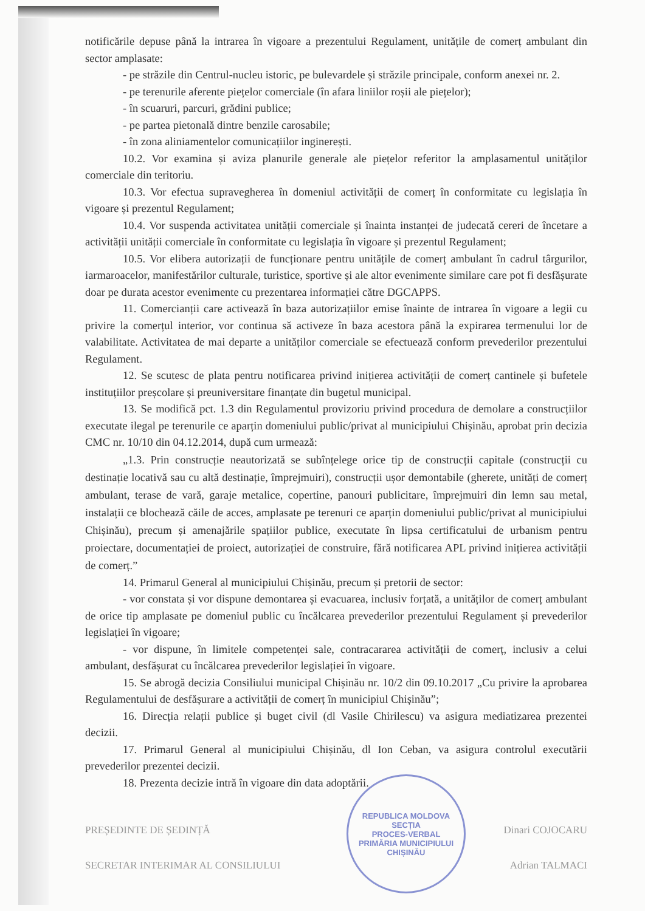notificările depuse până la intrarea în vigoare a prezentului Regulament, unitățile de comerț ambulant din sector amplasate:
- pe străzile din Centrul-nucleu istoric, pe bulevardele și străzile principale, conform anexei nr. 2.
- pe terenurile aferente piețelor comerciale (în afara liniilor roșii ale piețelor);
- în scuaruri, parcuri, grădini publice;
- pe partea pietonală dintre benzile carosabile;
- în zona aliniamentelor comunicațiilor inginerești.
10.2. Vor examina și aviza planurile generale ale piețelor referitor la amplasamentul unităților comerciale din teritoriu.
10.3. Vor efectua supravegherea în domeniul activității de comerț în conformitate cu legislația în vigoare și prezentul Regulament;
10.4. Vor suspenda activitatea unității comerciale și înainta instanței de judecată cereri de încetare a activității unității comerciale în conformitate cu legislația în vigoare și prezentul Regulament;
10.5. Vor elibera autorizații de funcționare pentru unitățile de comerț ambulant în cadrul târgurilor, iarmaroacelor, manifestărilor culturale, turistice, sportive și ale altor evenimente similare care pot fi desfășurate doar pe durata acestor evenimente cu prezentarea informației către DGCAPPS.
11. Comercianții care activează în baza autorizațiilor emise înainte de intrarea în vigoare a legii cu privire la comerțul interior, vor continua să activeze în baza acestora până la expirarea termenului lor de valabilitate. Activitatea de mai departe a unităților comerciale se efectuează conform prevederilor prezentului Regulament.
12. Se scutesc de plata pentru notificarea privind inițierea activității de comerț cantinele și bufetele instituțiilor preșcolare și preuniversitare finanțate din bugetul municipal.
13. Se modifică pct. 1.3 din Regulamentul provizoriu privind procedura de demolare a construcțiilor executate ilegal pe terenurile ce aparțin domeniului public/privat al municipiului Chișinău, aprobat prin decizia CMC nr. 10/10 din 04.12.2014, după cum urmează:
„1.3. Prin construcție neautorizată se subînțelege orice tip de construcții capitale (construcții cu destinație locativă sau cu altă destinație, împrejmuiri), construcții ușor demontabile (gherete, unități de comerț ambulant, terase de vară, garaje metalice, copertine, panouri publicitare, împrejmuiri din lemn sau metal, instalații ce blochează căile de acces, amplasate pe terenuri ce aparțin domeniului public/privat al municipiului Chișinău), precum și amenajările spațiilor publice, executate în lipsa certificatului de urbanism pentru proiectare, documentației de proiect, autorizației de construire, fără notificarea APL privind inițierea activității de comerț.”
14. Primarul General al municipiului Chișinău, precum și pretorii de sector:
- vor constata și vor dispune demontarea și evacuarea, inclusiv forțată, a unităților de comerț ambulant de orice tip amplasate pe domeniul public cu încălcarea prevederilor prezentului Regulament și prevederilor legislației în vigoare;
- vor dispune, în limitele competenței sale, contracararea activității de comerț, inclusiv a celui ambulant, desfășurat cu încălcarea prevederilor legislației în vigoare.
15. Se abrogă decizia Consiliului municipal Chișinău nr. 10/2 din 09.10.2017 „Cu privire la aprobarea Regulamentului de desfășurare a activității de comerț în municipiul Chișinău”;
16. Direcția relații publice și buget civil (dl Vasile Chirilescu) va asigura mediatizarea prezentei decizii.
17. Primarul General al municipiului Chișinău, dl Ion Ceban, va asigura controlul executării prevederilor prezentei decizii.
18. Prezenta decizie intră în vigoare din data adoptării.
PREȘEDINTE DE ȘEDINȚĂ Dinari COJOCARU
SECRETAR INTERIMAR AL CONSILIULUI Adrian TALMACI
REPUBLICA MOLDOVA
SECȚIA
PROCES-VERBAL
PRIMĂRIA MUNICIPIULUI CHIȘINĂU